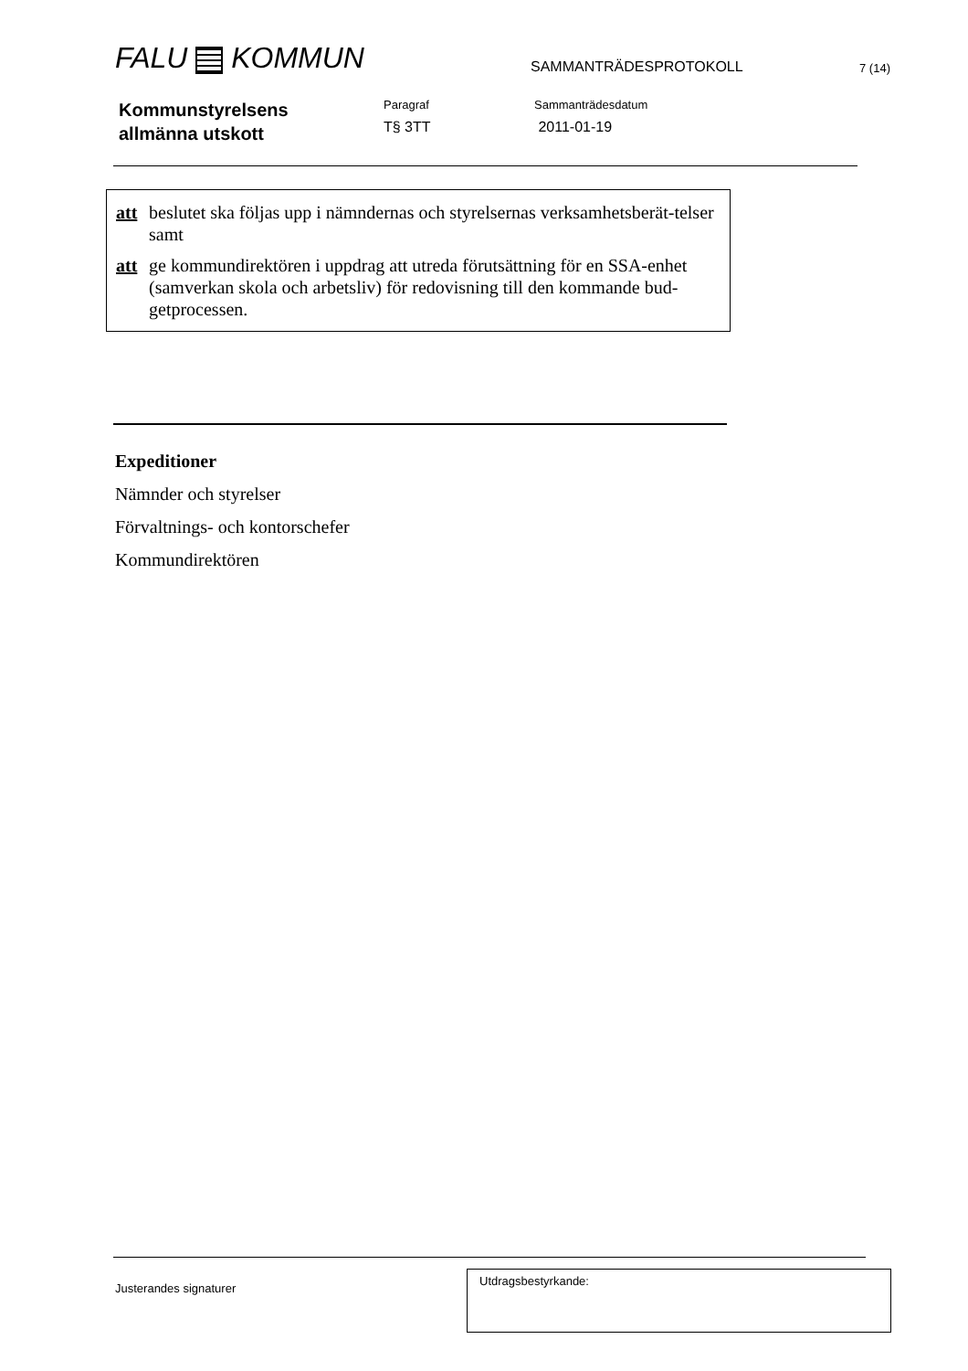FALU KOMMUN
SAMMANTRÄDESPROTOKOLL
7 (14)
Kommunstyrelsens
allmänna utskott
Paragraf
T§ 3TT
Sammanträdesdatum
2011-01-19
att beslutet ska följas upp i nämndernas och styrelsernas verksamhetsberät-telser samt
att ge kommundirektören i uppdrag att utreda förutsättning för en SSA-enhet (samverkan skola och arbetsliv) för redovisning till den kommande bud-getprocessen.
Expeditioner
Nämnder och styrelser
Förvaltnings- och kontorschefer
Kommundirektören
Justerandes signaturer
Utdragsbestyrkande: